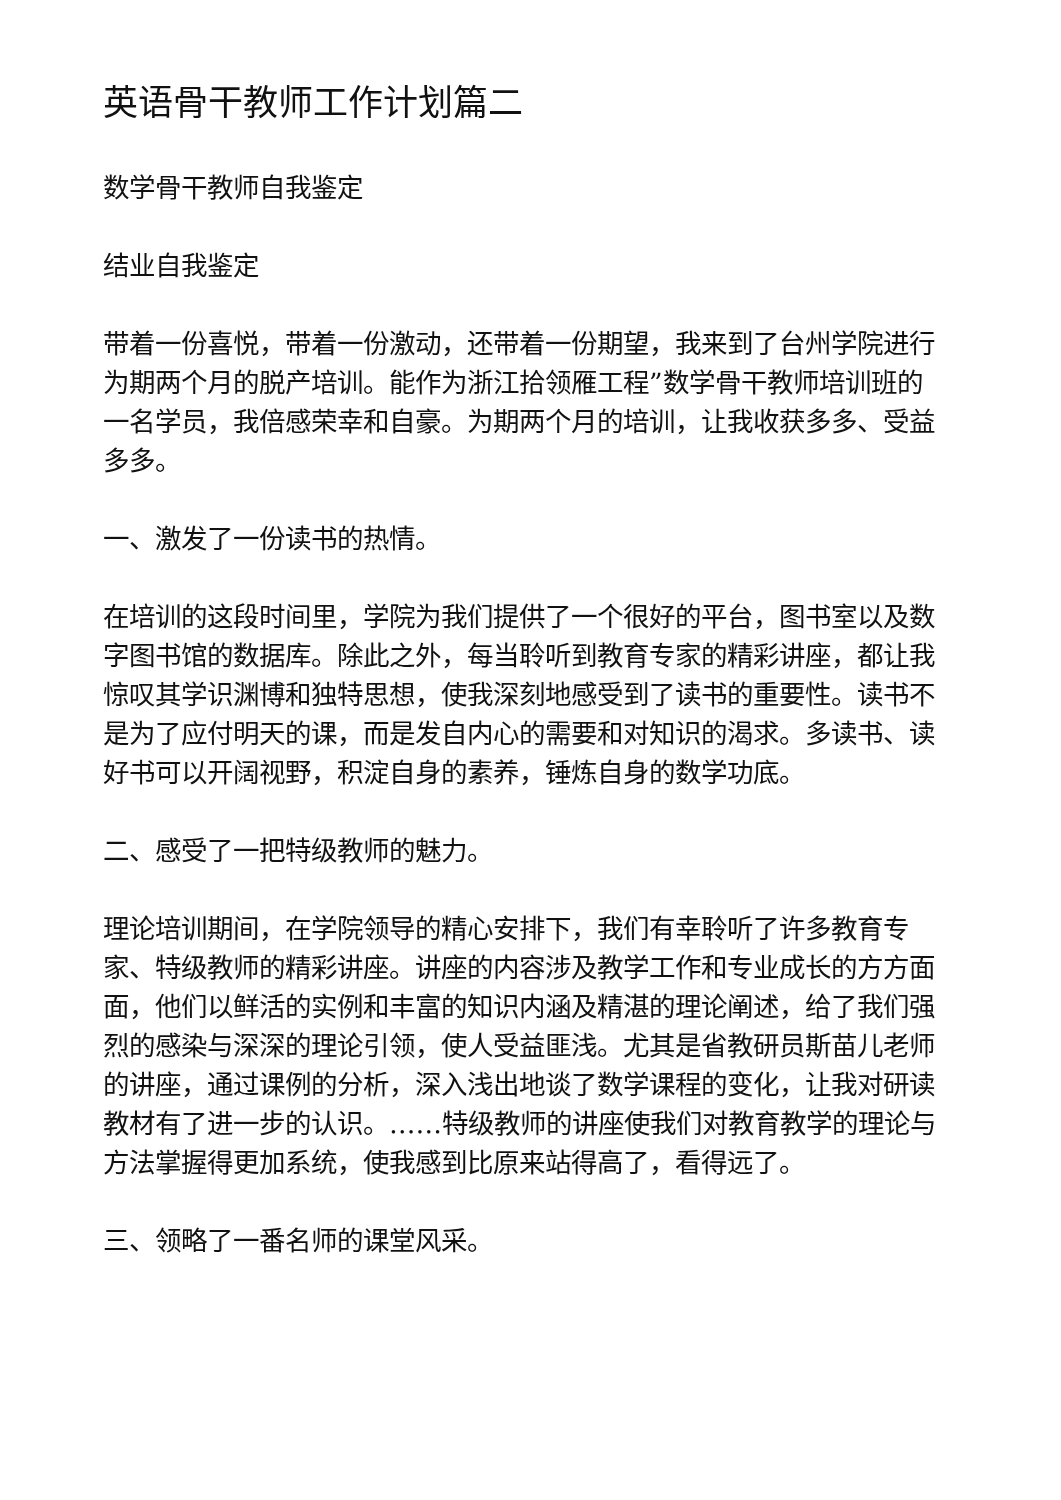英语骨干教师工作计划篇二
数学骨干教师自我鉴定
结业自我鉴定
带着一份喜悦，带着一份激动，还带着一份期望，我来到了台州学院进行为期两个月的脱产培训。能作为浙江拾领雁工程”数学骨干教师培训班的一名学员，我倍感荣幸和自豪。为期两个月的培训，让我收获多多、受益多多。
一、激发了一份读书的热情。
在培训的这段时间里，学院为我们提供了一个很好的平台，图书室以及数字图书馆的数据库。除此之外，每当聆听到教育专家的精彩讲座，都让我惊叹其学识渊博和独特思想，使我深刻地感受到了读书的重要性。读书不是为了应付明天的课，而是发自内心的需要和对知识的渴求。多读书、读好书可以开阔视野，积淀自身的素养，锤炼自身的数学功底。
二、感受了一把特级教师的魅力。
理论培训期间，在学院领导的精心安排下，我们有幸聆听了许多教育专家、特级教师的精彩讲座。讲座的内容涉及教学工作和专业成长的方方面面，他们以鲜活的实例和丰富的知识内涵及精湛的理论阐述，给了我们强烈的感染与深深的理论引领，使人受益匪浅。尤其是省教研员斯苗儿老师的讲座，通过课例的分析，深入浅出地谈了数学课程的变化，让我对研读教材有了进一步的认识。……特级教师的讲座使我们对教育教学的理论与方法掌握得更加系统，使我感到比原来站得高了，看得远了。
三、领略了一番名师的课堂风采。